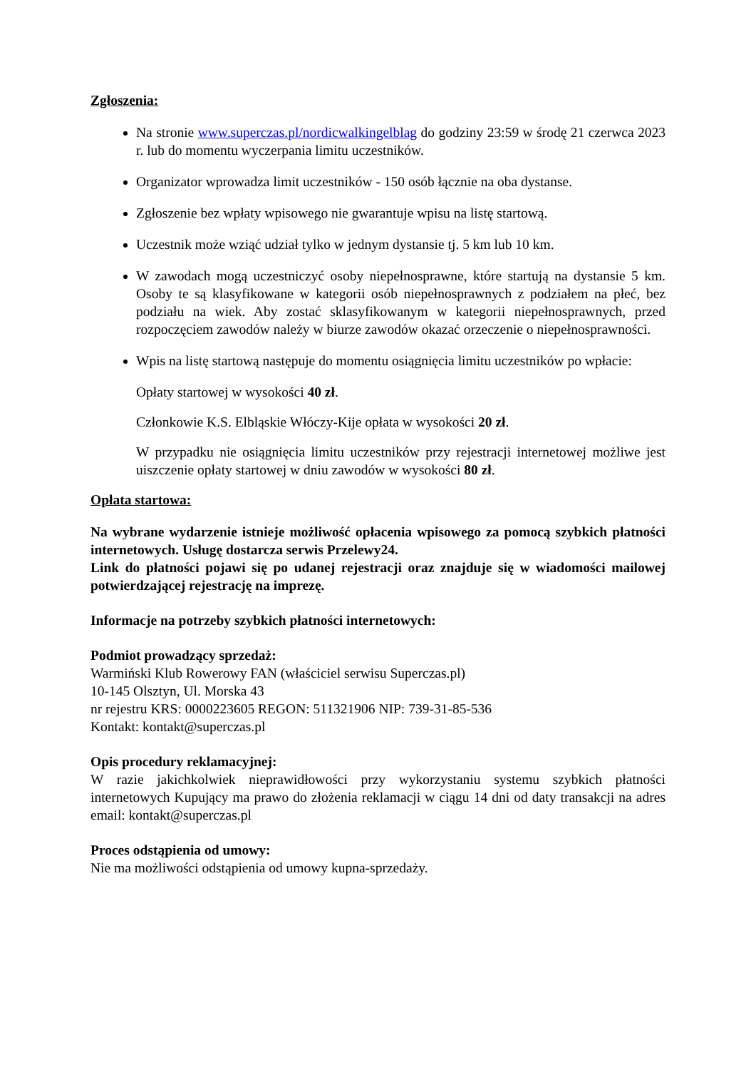Zgłoszenia:
Na stronie www.superczas.pl/nordicwalkingelblag do godziny 23:59 w środę 21 czerwca 2023 r. lub do momentu wyczerpania limitu uczestników.
Organizator wprowadza limit uczestników - 150 osób łącznie na oba dystanse.
Zgłoszenie bez wpłaty wpisowego nie gwarantuje wpisu na listę startową.
Uczestnik może wziąć udział tylko w jednym dystansie tj. 5 km lub 10 km.
W zawodach mogą uczestniczyć osoby niepełnosprawne, które startują na dystansie 5 km. Osoby te są klasyfikowane w kategorii osób niepełnosprawnych z podziałem na płeć, bez podziału na wiek. Aby zostać sklasyfikowanym w kategorii niepełnosprawnych, przed rozpoczęciem zawodów należy w biurze zawodów okazać orzeczenie o niepełnosprawności.
Wpis na listę startową następuje do momentu osiągnięcia limitu uczestników po wpłacie:
Opłaty startowej w wysokości 40 zł.
Członkowie K.S. Elbląskie Włóczy-Kije opłata w wysokości 20 zł.
W przypadku nie osiągnięcia limitu uczestników przy rejestracji internetowej możliwe jest uiszczenie opłaty startowej w dniu zawodów w wysokości 80 zł.
Opłata startowa:
Na wybrane wydarzenie istnieje możliwość opłacenia wpisowego za pomocą szybkich płatności internetowych. Usługę dostarcza serwis Przelewy24.
Link do płatności pojawi się po udanej rejestracji oraz znajduje się w wiadomości mailowej potwierdzającej rejestrację na imprezę.
Informacje na potrzeby szybkich płatności internetowych:
Podmiot prowadzący sprzedaż:
Warmiński Klub Rowerowy FAN (właściciel serwisu Superczas.pl)
10-145 Olsztyn, Ul. Morska 43
nr rejestru KRS: 0000223605 REGON: 511321906 NIP: 739-31-85-536
Kontakt: kontakt@superczas.pl
Opis procedury reklamacyjnej:
W razie jakichkolwiek nieprawidłowości przy wykorzystaniu systemu szybkich płatności internetowych Kupujący ma prawo do złożenia reklamacji w ciągu 14 dni od daty transakcji na adres email: kontakt@superczas.pl
Proces odstąpienia od umowy:
Nie ma możliwości odstąpienia od umowy kupna-sprzedaży.